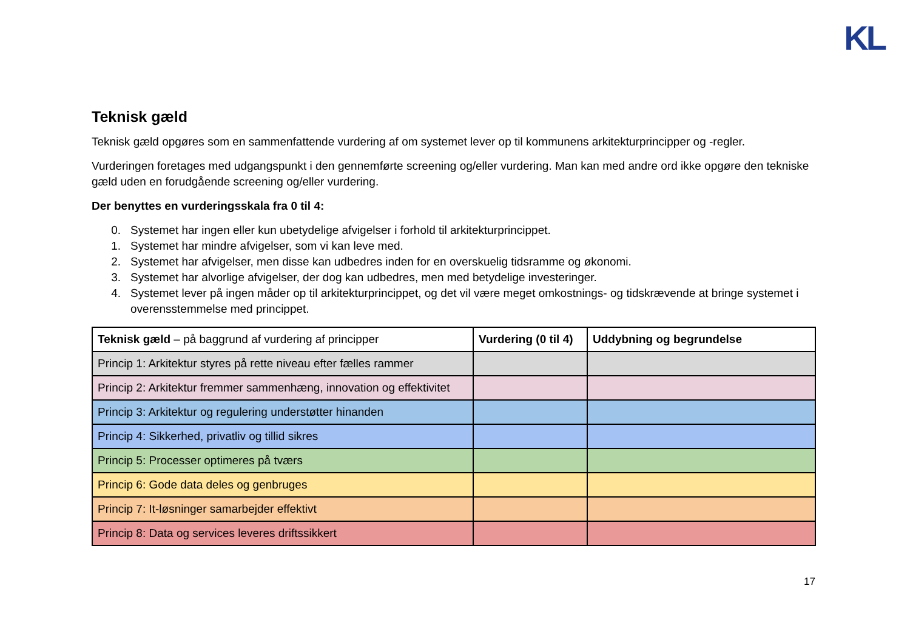KL
Teknisk gæld
Teknisk gæld opgøres som en sammenfattende vurdering af om systemet lever op til kommunens arkitekturprincipper og -regler.
Vurderingen foretages med udgangspunkt i den gennemførte screening og/eller vurdering. Man kan med andre ord ikke opgøre den tekniske gæld uden en forudgående screening og/eller vurdering.
Der benyttes en vurderingsskala fra 0 til 4:
0. Systemet har ingen eller kun ubetydelige afvigelser i forhold til arkitekturprincippet.
1. Systemet har mindre afvigelser, som vi kan leve med.
2. Systemet har afvigelser, men disse kan udbedres inden for en overskuelig tidsramme og økonomi.
3. Systemet har alvorlige afvigelser, der dog kan udbedres, men med betydelige investeringer.
4. Systemet lever på ingen måder op til arkitekturprincippet, og det vil være meget omkostnings- og tidskrævende at bringe systemet i overensstemmelse med princippet.
| Teknisk gæld – på baggrund af vurdering af principper | Vurdering (0 til 4) | Uddybning og begrundelse |
| --- | --- | --- |
| Princip 1: Arkitektur styres på rette niveau efter fælles rammer | | |
| Princip 2: Arkitektur fremmer sammenhæng, innovation og effektivitet | | |
| Princip 3: Arkitektur og regulering understøtter hinanden | | |
| Princip 4: Sikkerhed, privatliv og tillid sikres | | |
| Princip 5: Processer optimeres på tværs | | |
| Princip 6: Gode data deles og genbruges | | |
| Princip 7: It-løsninger samarbejder effektivt | | |
| Princip 8: Data og services leveres driftssikkert | | |
17